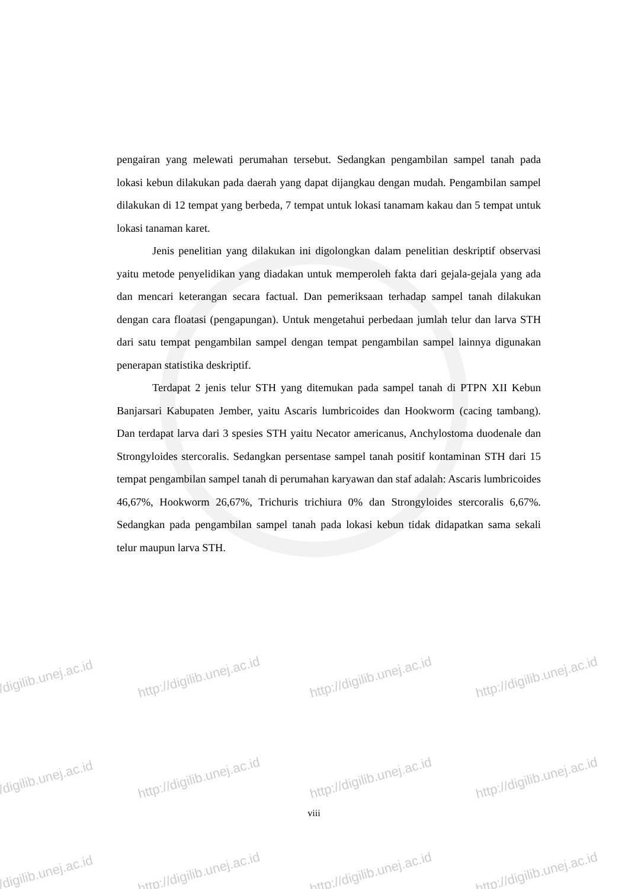pengairan yang melewati perumahan tersebut. Sedangkan pengambilan sampel tanah pada lokasi kebun dilakukan pada daerah yang dapat dijangkau dengan mudah. Pengambilan sampel dilakukan di 12 tempat yang berbeda, 7 tempat untuk lokasi tanamam kakau dan 5 tempat untuk lokasi tanaman karet.
Jenis penelitian yang dilakukan ini digolongkan dalam penelitian deskriptif observasi yaitu metode penyelidikan yang diadakan untuk memperoleh fakta dari gejala-gejala yang ada dan mencari keterangan secara factual. Dan pemeriksaan terhadap sampel tanah dilakukan dengan cara floatasi (pengapungan). Untuk mengetahui perbedaan jumlah telur dan larva STH dari satu tempat pengambilan sampel dengan tempat pengambilan sampel lainnya digunakan penerapan statistika deskriptif.
Terdapat 2 jenis telur STH yang ditemukan pada sampel tanah di PTPN XII Kebun Banjarsari Kabupaten Jember, yaitu Ascaris lumbricoides dan Hookworm (cacing tambang). Dan terdapat larva dari 3 spesies STH yaitu Necator americanus, Anchylostoma duodenale dan Strongyloides stercoralis. Sedangkan persentase sampel tanah positif kontaminan STH dari 15 tempat pengambilan sampel tanah di perumahan karyawan dan staf adalah: Ascaris lumbricoides 46,67%, Hookworm 26,67%, Trichuris trichiura 0% dan Strongyloides stercoralis 6,67%. Sedangkan pada pengambilan sampel tanah pada lokasi kebun tidak didapatkan sama sekali telur maupun larva STH.
viii
//digilib.unej.ac.id http://digilib.unej.ac.id http://digilib.unej.ac.id http://digilib.unej.ac.id
//digilib.unej.ac.id http://digilib.unej.ac.id http://digilib.unej.ac.id http://digilib.unej.ac.id
//digilib.unej.ac.id http://digilib.unej.ac.id http://digilib.unej.ac.id http://digilib.unej.ac.id